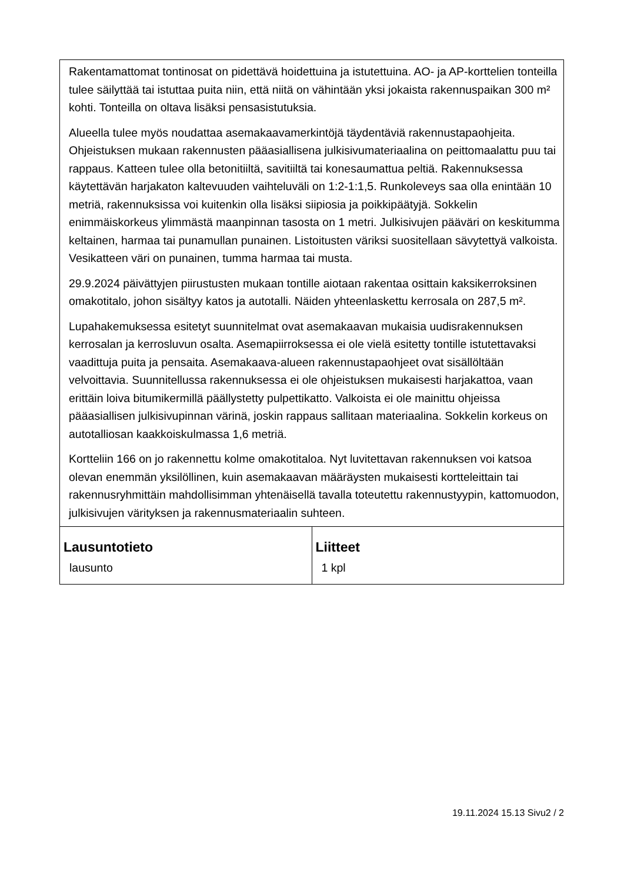| Rakentamattomat tontinosat on pidettävä hoidettuina ja istutettuina. AO- ja AP-korttelien tonteilla tulee säilyttää tai istuttaa puita niin, että niitä on vähintään yksi jokaista rakennuspaikan 300 m² kohti. Tonteilla on oltava lisäksi pensasistutuksia. Alueella tulee myös noudattaa asemakaavamerkintöjä täydentäviä rakennustapaohjeita. Ohjeistuksen mukaan rakennusten pääasiallisena julkisivumateriaalina on peittomaalattu puu tai rappaus. Katteen tulee olla betonitiiltä, savitiiltä tai konesaumattua peltiä. Rakennuksessa käytettävän harjakaton kaltevuuden vaihteluväli on 1:2-1:1,5. Runkoleveys saa olla enintään 10 metriä, rakennuksissa voi kuitenkin olla lisäksi siipiosia ja poikkipäätyjä. Sokkelin enimmäiskorkeus ylimmästä maanpinnan tasosta on 1 metri. Julkisivujen pääväri on keskitumma keltainen, harmaa tai punamullan punainen. Listoitusten väriksi suositellaan sävytettyä valkoista. Vesikatteen väri on punainen, tumma harmaa tai musta. 29.9.2024 päivättyjen piirustusten mukaan tontille aiotaan rakentaa osittain kaksikerroksinen omakotitalo, johon sisältyy katos ja autotalli. Näiden yhteenlaskettu kerrosala on 287,5 m². Lupahakemuksessa esitetyt suunnitelmat ovat asemakaavan mukaisia uudisrakennuksen kerrosalan ja kerrosluvun osalta. Asemapiirroksessa ei ole vielä esitetty tontille istutettavaksi vaadittuja puita ja pensaita. Asemakaava-alueen rakennustapaohjeet ovat sisällöltään velvoittavia. Suunnitellussa rakennuksessa ei ole ohjeistuksen mukaisesti harjakattoa, vaan erittäin loiva bitumikermillä päällystetty pulpettikatto. Valkoista ei ole mainittu ohjeissa pääasiallisen julkisivupinnan värinä, joskin rappaus sallitaan materiaalina. Sokkelin korkeus on autotalliosan kaakkoiskulmassa 1,6 metriä. Kortteliin 166 on jo rakennettu kolme omakotitaloa. Nyt luvitettavan rakennuksen voi katsoa olevan enemmän yksilöllinen, kuin asemakaavan määräysten mukaisesti kortteleittain tai rakennusryhmittäin mahdollisimman yhtenäisellä tavalla toteutettu rakennustyypin, kattomuodon, julkisivujen värityksen ja rakennusmateriaalin suhteen. | |
| Lausuntotieto lausunto | Liitteet 1 kpl |
19.11.2024 15.13 Sivu2 / 2